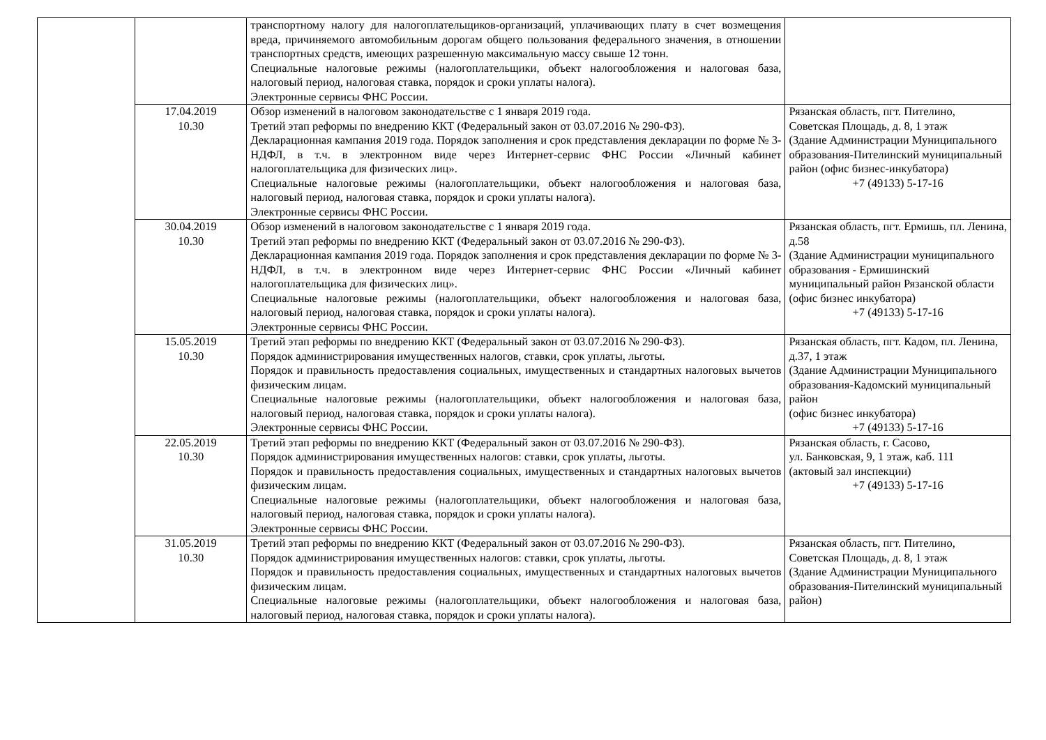| | | транспортному налогу для налогоплательщиков-организаций, уплачивающих плату в счет возмещения вреда, причиняемого автомобильным дорогам общего пользования федерального значения, в отношении транспортных средств, имеющих разрешенную максимальную массу свыше 12 тонн. Специальные налоговые режимы (налогоплательщики, объект налогообложения и налоговая база, налоговый период, налоговая ставка, порядок и сроки уплаты налога). Электронные сервисы ФНС России. | |
| | 17.04.2019 10.30 | Обзор изменений в налоговом законодательстве с 1 января 2019 года. Третий этап реформы по внедрению ККТ (Федеральный закон от 03.07.2016 № 290-ФЗ). Декларационная кампания 2019 года. Порядок заполнения и срок представления декларации по форме № 3-НДФЛ, в т.ч. в электронном виде через Интернет-сервис ФНС России «Личный кабинет налогоплательщика для физических лиц». Специальные налоговые режимы (налогоплательщики, объект налогообложения и налоговая база, налоговый период, налоговая ставка, порядок и сроки уплаты налога). Электронные сервисы ФНС России. | Рязанская область, пгт. Пителино, Советская Площадь, д. 8, 1 этаж (Здание Администрации Муниципального образования-Пителинский муниципальный район (офис бизнес-инкубатора) +7 (49133) 5-17-16 |
| | 30.04.2019 10.30 | Обзор изменений в налоговом законодательстве с 1 января 2019 года. Третий этап реформы по внедрению ККТ (Федеральный закон от 03.07.2016 № 290-ФЗ). Декларационная кампания 2019 года. Порядок заполнения и срок представления декларации по форме № 3-НДФЛ, в т.ч. в электронном виде через Интернет-сервис ФНС России «Личный кабинет налогоплательщика для физических лиц». Специальные налоговые режимы (налогоплательщики, объект налогообложения и налоговая база, налоговый период, налоговая ставка, порядок и сроки уплаты налога). Электронные сервисы ФНС России. | Рязанская область, пгт. Ермишь, пл. Ленина, д.58 (Здание Администрации муниципального образования - Ермишинский муниципальный район Рязанской области (офис бизнес инкубатора) +7 (49133) 5-17-16 |
| | 15.05.2019 10.30 | Третий этап реформы по внедрению ККТ (Федеральный закон от 03.07.2016 № 290-ФЗ). Порядок администрирования имущественных налогов, ставки, срок уплаты, льготы. Порядок и правильность предоставления социальных, имущественных и стандартных налоговых вычетов физическим лицам. Специальные налоговые режимы (налогоплательщики, объект налогообложения и налоговая база, налоговый период, налоговая ставка, порядок и сроки уплаты налога). Электронные сервисы ФНС России. | Рязанская область, пгт. Кадом, пл. Ленина, д.37, 1 этаж (Здание Администрации Муниципального образования-Кадомский муниципальный район (офис бизнес инкубатора) +7 (49133) 5-17-16 |
| | 22.05.2019 10.30 | Третий этап реформы по внедрению ККТ (Федеральный закон от 03.07.2016 № 290-ФЗ). Порядок администрирования имущественных налогов: ставки, срок уплаты, льготы. Порядок и правильность предоставления социальных, имущественных и стандартных налоговых вычетов физическим лицам. Специальные налоговые режимы (налогоплательщики, объект налогообложения и налоговая база, налоговый период, налоговая ставка, порядок и сроки уплаты налога). Электронные сервисы ФНС России. | Рязанская область, г. Сасово, ул. Банковская, 9, 1 этаж, каб. 111 (актовый зал инспекции) +7 (49133) 5-17-16 |
| | 31.05.2019 10.30 | Третий этап реформы по внедрению ККТ (Федеральный закон от 03.07.2016 № 290-ФЗ). Порядок администрирования имущественных налогов: ставки, срок уплаты, льготы. Порядок и правильность предоставления социальных, имущественных и стандартных налоговых вычетов физическим лицам. Специальные налоговые режимы (налогоплательщики, объект налогообложения и налоговая база, налоговый период, налоговая ставка, порядок и сроки уплаты налога). | Рязанская область, пгт. Пителино, Советская Площадь, д. 8, 1 этаж (Здание Администрации Муниципального образования-Пителинский муниципальный район) |